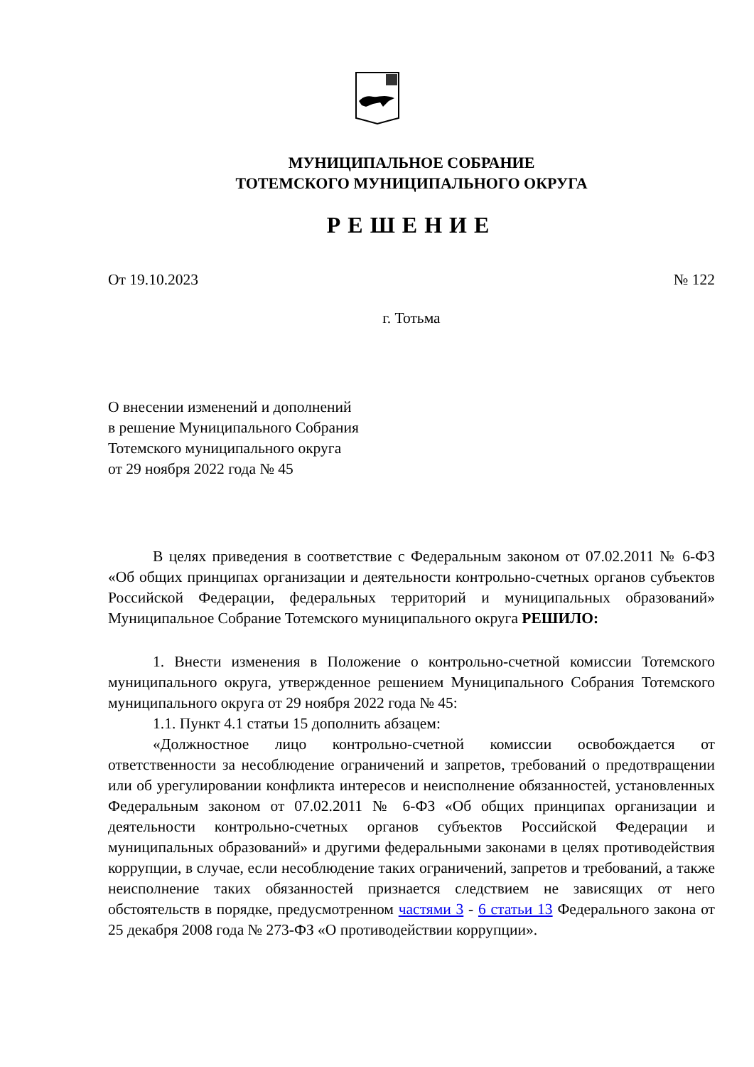МУНИЦИПАЛЬНОЕ СОБРАНИЕ
ТОТЕМСКОГО МУНИЦИПАЛЬНОГО ОКРУГА
РЕШЕНИЕ
От 19.10.2023 № 122
г. Тотьма
О внесении изменений и дополнений
в решение Муниципального Собрания
Тотемского муниципального округа
от 29 ноября 2022 года № 45
В целях приведения в соответствие с Федеральным законом от 07.02.2011 № 6-ФЗ «Об общих принципах организации и деятельности контрольно-счетных органов субъектов Российской Федерации, федеральных территорий и муниципальных образований» Муниципальное Собрание Тотемского муниципального округа РЕШИЛО:
1. Внести изменения в Положение о контрольно-счетной комиссии Тотемского муниципального округа, утвержденное решением Муниципального Собрания Тотемского муниципального округа от 29 ноября 2022 года № 45:
1.1. Пункт 4.1 статьи 15 дополнить абзацем:
«Должностное лицо контрольно-счетной комиссии освобождается от ответственности за несоблюдение ограничений и запретов, требований о предотвращении или об урегулировании конфликта интересов и неисполнение обязанностей, установленных Федеральным законом от 07.02.2011 № 6-ФЗ «Об общих принципах организации и деятельности контрольно-счетных органов субъектов Российской Федерации и муниципальных образований» и другими федеральными законами в целях противодействия коррупции, в случае, если несоблюдение таких ограничений, запретов и требований, а также неисполнение таких обязанностей признается следствием не зависящих от него обстоятельств в порядке, предусмотренном частями 3 - 6 статьи 13 Федерального закона от 25 декабря 2008 года № 273-ФЗ «О противодействии коррупции».